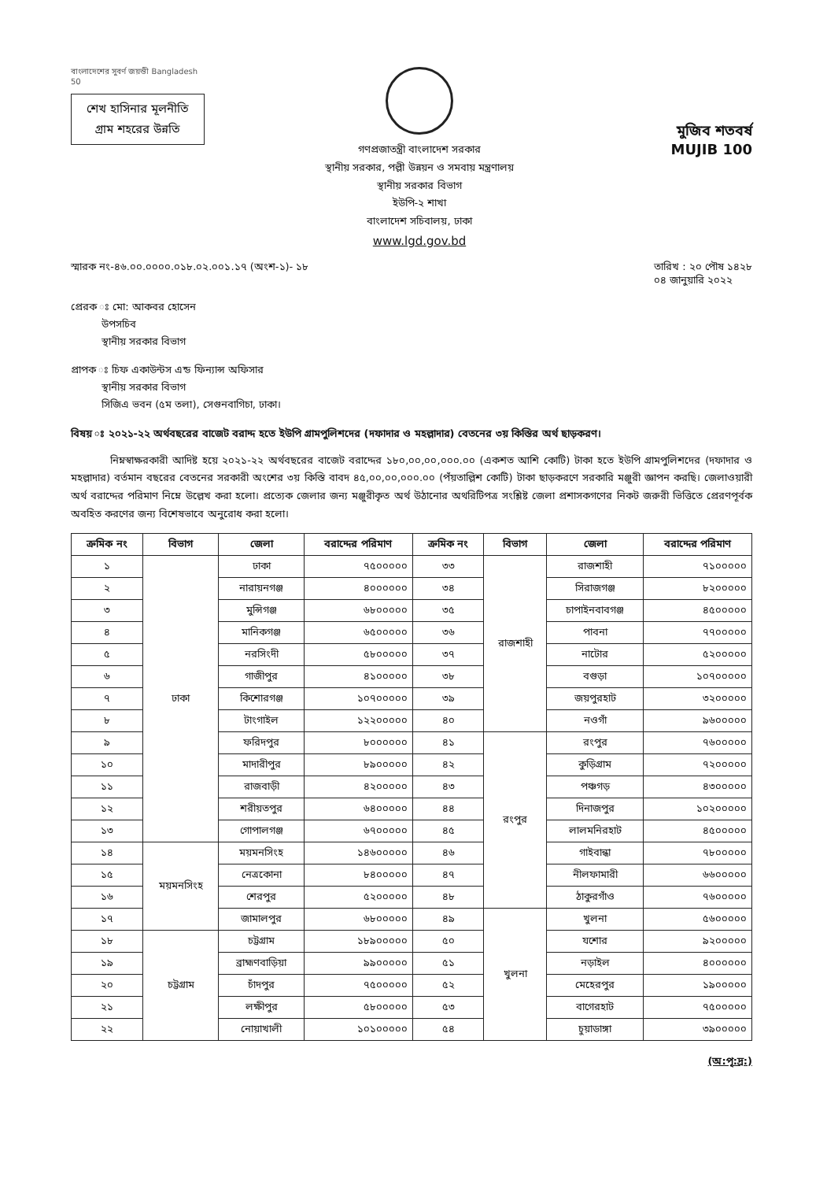বাংলাদেশের সুবর্ণ জয়ন্তী Bangladesh 50
শেখ হাসিনার মূলনীতি
গ্রাম শহরের উন্নতি
গণপ্রজাতন্ত্রী বাংলাদেশ সরকার
স্থানীয় সরকার, পল্লী উন্নয়ন ও সমবায় মন্ত্রণালয়
স্থানীয় সরকার বিভাগ
ইউপি-২ শাখা
বাংলাদেশ সচিবালয়, ঢাকা
www.lgd.gov.bd
মুজিব শতবর্ষ MUJIB 100
স্মারক নং-৪৬.০০.০০০০.০১৮.০২.০০১.১৭ (অংশ-১)- ১৮
তারিখ : ২০ পৌষ ১৪২৮
০৪ জানুয়ারি ২০২২
প্রেরক ঃ মো: আকবর হোসেন
   উপসচিব
   স্থানীয় সরকার বিভাগ
প্রাপক ঃ চিফ একাউন্টস এন্ড ফিন্যান্স অফিসার
   স্থানীয় সরকার বিভাগ
   সিজিএ ভবন (৫ম তলা), সেগুনবাগিচা, ঢাকা।
বিষয় ঃ ২০২১-২২ অর্থবছরের বাজেট বরাদ্দ হতে ইউপি গ্রামপুলিশদের (দফাদার ও মহল্লাদার) বেতনের ৩য় কিস্তির অর্থ ছাড়করণ।
নিম্নস্বাক্ষরকারী আদিষ্ট হয়ে ২০২১-২২ অর্থবছরের বাজেট বরাদ্দের ১৮০,০০,০০,০০০.০০ (একশত আশি কোটি) টাকা হতে ইউপি গ্রামপুলিশদের (দফাদার ও মহল্লাদার) বর্তমান বছরের বেতনের সরকারী অংশের ৩য় কিস্তি বাবদ ৪৫,০০,০০,০০০.০০ (পঁয়তাল্লিশ কোটি) টাকা ছাড়করণে সরকারি মঞ্জুরী জ্ঞাপন করছি। জেলাওয়ারী অর্থ বরাদ্দের পরিমাণ নিম্নে উল্লেখ করা হলো। প্রত্যেক জেলার জন্য মঞ্জুরীকৃত অর্থ উঠানোর অথরিটিপত্র সংশ্লিষ্ট জেলা প্রশাসকগণের নিকট জরুরী ভিত্তিতে প্রেরণপূর্বক অবহিত করণের জন্য বিশেষভাবে অনুরোধ করা হলো।
| ক্রমিক নং | বিভাগ | জেলা | বরাদ্দের পরিমাণ | ক্রমিক নং | বিভাগ | জেলা | বরাদ্দের পরিমাণ |
| --- | --- | --- | --- | --- | --- | --- | --- |
| ১ | ঢাকা | ঢাকা | ৭৫০০০০০ | ৩৩ | রাজশাহী | রাজশাহী | ৭১০০০০০ |
| ২ | | নারায়নগঞ্জ | ৪০০০০০০ | ৩৪ | | সিরাজগঞ্জ | ৮২০০০০০ |
| ৩ | | মুন্সিগঞ্জ | ৬৮০০০০০ | ৩৫ | | চাপাইনবাবগঞ্জ | ৪৫০০০০০ |
| ৪ | | মানিকগঞ্জ | ৬৫০০০০০ | ৩৬ | | পাবনা | ৭৭০০০০০ |
| ৫ | | নরসিংদী | ৫৮০০০০০ | ৩৭ | | নাটোর | ৫২০০০০০ |
| ৬ | | গাজীপুর | ৪১০০০০০ | ৩৮ | | বগুড়া | ১০৭০০০০০ |
| ৭ | | কিশোরগঞ্জ | ১০৭০০০০০ | ৩৯ | | জয়পুরহাট | ৩২০০০০০ |
| ৮ | | টাংগাইল | ১২২০০০০০ | ৪০ | | নওগাঁ | ৯৬০০০০০ |
| ৯ | | ফরিদপুর | ৮০০০০০০ | ৪১ | রংপুর | রংপুর | ৭৬০০০০০ |
| ১০ | | মাদারীপুর | ৮৯০০০০০ | ৪২ | | কুড়িগ্রাম | ৭২০০০০০ |
| ১১ | | রাজবাড়ী | ৪২০০০০০ | ৪৩ | | পঞ্চগড় | ৪৩০০০০০ |
| ১২ | | শরীয়তপুর | ৬৪০০০০০ | ৪৪ | | দিনাজপুর | ১০২০০০০০ |
| ১৩ | | গোপালগঞ্জ | ৬৭০০০০০ | ৪৫ | | লালমনিরহাট | ৪৫০০০০০ |
| ১৪ | ময়মনসিংহ | ময়মনসিংহ | ১৪৬০০০০০ | ৪৬ | | গাইবান্ধা | ৭৮০০০০০ |
| ১৫ | | নেত্রকোনা | ৮৪০০০০০ | ৪৭ | | নীলফামারী | ৬৬০০০০০ |
| ১৬ | | শেরপুর | ৫২০০০০০ | ৪৮ | | ঠাকুরগাঁও | ৭৬০০০০০ |
| ১৭ | | জামালপুর | ৬৮০০০০০ | ৪৯ | খুলনা | খুলনা | ৫৬০০০০০ |
| ১৮ | চট্টগ্রাম | চট্টগ্রাম | ১৮৯০০০০০ | ৫০ | | যশোর | ৯২০০০০০ |
| ১৯ | | ব্রাহ্মণবাড়িয়া | ৯৯০০০০০ | ৫১ | | নড়াইল | ৪০০০০০০ |
| ২০ | | চাঁদপুর | ৭৫০০০০০ | ৫২ | | মেহেরপুর | ১৯০০০০০ |
| ২১ | | লক্ষীপুর | ৫৮০০০০০ | ৫৩ | | বাগেরহাট | ৭৫০০০০০ |
| ২২ | | নোয়াখালী | ১০১০০০০০ | ৫৪ | | চুয়াডাঙ্গা | ৩৯০০০০০ |
(অ:পৃ:দ্র:)